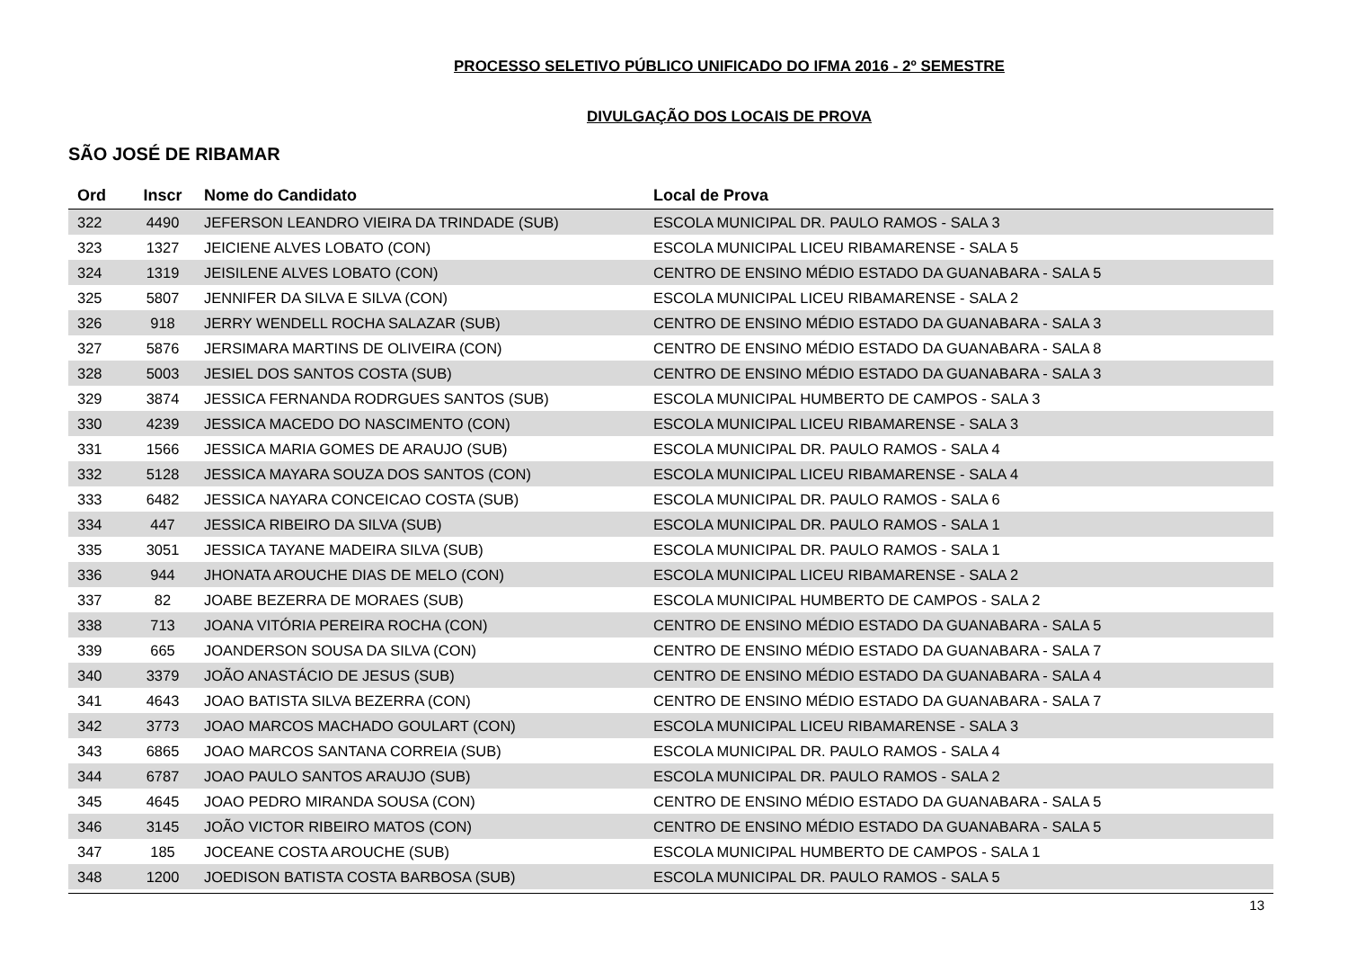PROCESSO SELETIVO PÚBLICO UNIFICADO DO IFMA 2016 - 2º SEMESTRE
DIVULGAÇÃO DOS LOCAIS DE PROVA
SÃO JOSÉ DE RIBAMAR
| Ord | Inscr | Nome do Candidato | Local de Prova |
| --- | --- | --- | --- |
| 322 | 4490 | JEFERSON LEANDRO VIEIRA DA TRINDADE (SUB) | ESCOLA MUNICIPAL DR. PAULO RAMOS - SALA 3 |
| 323 | 1327 | JEICIENE ALVES LOBATO (CON) | ESCOLA MUNICIPAL LICEU RIBAMARENSE - SALA 5 |
| 324 | 1319 | JEISILENE ALVES LOBATO (CON) | CENTRO DE ENSINO MÉDIO ESTADO DA GUANABARA - SALA 5 |
| 325 | 5807 | JENNIFER DA SILVA E SILVA (CON) | ESCOLA MUNICIPAL LICEU RIBAMARENSE - SALA 2 |
| 326 | 918 | JERRY WENDELL ROCHA SALAZAR (SUB) | CENTRO DE ENSINO MÉDIO ESTADO DA GUANABARA - SALA 3 |
| 327 | 5876 | JERSIMARA MARTINS DE OLIVEIRA (CON) | CENTRO DE ENSINO MÉDIO ESTADO DA GUANABARA - SALA 8 |
| 328 | 5003 | JESIEL DOS SANTOS COSTA (SUB) | CENTRO DE ENSINO MÉDIO ESTADO DA GUANABARA - SALA 3 |
| 329 | 3874 | JESSICA FERNANDA RODRGUES SANTOS (SUB) | ESCOLA MUNICIPAL HUMBERTO DE CAMPOS - SALA 3 |
| 330 | 4239 | JESSICA MACEDO DO NASCIMENTO (CON) | ESCOLA MUNICIPAL LICEU RIBAMARENSE - SALA 3 |
| 331 | 1566 | JESSICA MARIA GOMES DE ARAUJO (SUB) | ESCOLA MUNICIPAL DR. PAULO RAMOS - SALA 4 |
| 332 | 5128 | JESSICA MAYARA SOUZA DOS SANTOS (CON) | ESCOLA MUNICIPAL LICEU RIBAMARENSE - SALA 4 |
| 333 | 6482 | JESSICA NAYARA CONCEICAO COSTA (SUB) | ESCOLA MUNICIPAL DR. PAULO RAMOS - SALA 6 |
| 334 | 447 | JESSICA RIBEIRO DA SILVA (SUB) | ESCOLA MUNICIPAL DR. PAULO RAMOS - SALA 1 |
| 335 | 3051 | JESSICA TAYANE MADEIRA SILVA (SUB) | ESCOLA MUNICIPAL DR. PAULO RAMOS - SALA 1 |
| 336 | 944 | JHONATA AROUCHE DIAS DE MELO (CON) | ESCOLA MUNICIPAL LICEU RIBAMARENSE - SALA 2 |
| 337 | 82 | JOABE BEZERRA DE MORAES (SUB) | ESCOLA MUNICIPAL HUMBERTO DE CAMPOS - SALA 2 |
| 338 | 713 | JOANA VITÓRIA PEREIRA ROCHA (CON) | CENTRO DE ENSINO MÉDIO ESTADO DA GUANABARA - SALA 5 |
| 339 | 665 | JOANDERSON SOUSA DA SILVA (CON) | CENTRO DE ENSINO MÉDIO ESTADO DA GUANABARA - SALA 7 |
| 340 | 3379 | JOÃO ANASTÁCIO DE JESUS (SUB) | CENTRO DE ENSINO MÉDIO ESTADO DA GUANABARA - SALA 4 |
| 341 | 4643 | JOAO BATISTA SILVA BEZERRA (CON) | CENTRO DE ENSINO MÉDIO ESTADO DA GUANABARA - SALA 7 |
| 342 | 3773 | JOAO MARCOS MACHADO GOULART (CON) | ESCOLA MUNICIPAL LICEU RIBAMARENSE - SALA 3 |
| 343 | 6865 | JOAO MARCOS SANTANA CORREIA (SUB) | ESCOLA MUNICIPAL DR. PAULO RAMOS - SALA 4 |
| 344 | 6787 | JOAO PAULO SANTOS ARAUJO (SUB) | ESCOLA MUNICIPAL DR. PAULO RAMOS - SALA 2 |
| 345 | 4645 | JOAO PEDRO MIRANDA SOUSA (CON) | CENTRO DE ENSINO MÉDIO ESTADO DA GUANABARA - SALA 5 |
| 346 | 3145 | JOÃO VICTOR RIBEIRO MATOS (CON) | CENTRO DE ENSINO MÉDIO ESTADO DA GUANABARA - SALA 5 |
| 347 | 185 | JOCEANE COSTA AROUCHE (SUB) | ESCOLA MUNICIPAL HUMBERTO DE CAMPOS - SALA 1 |
| 348 | 1200 | JOEDISON BATISTA COSTA BARBOSA (SUB) | ESCOLA MUNICIPAL DR. PAULO RAMOS - SALA 5 |
13